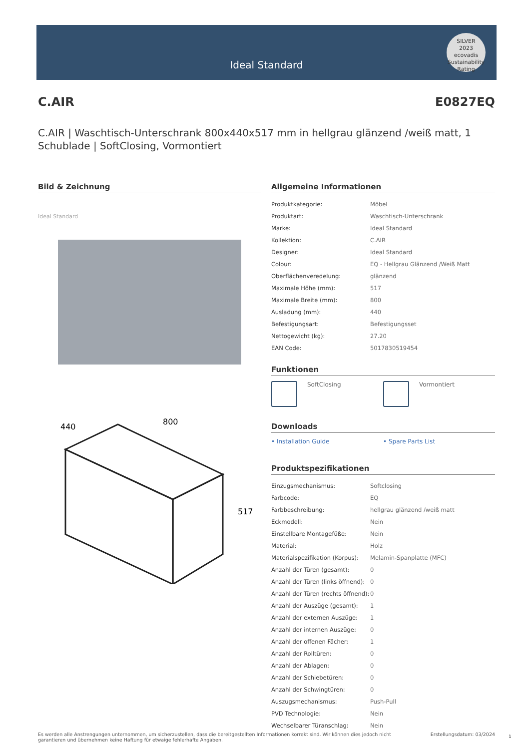Ideal Standard
SILVER
2023
ecovadis
Sustainability Rating
C.AIR E0827EQ
C.AIR | Waschtisch-Unterschrank 800x440x517 mm in hellgrau glänzend /weiß matt, 1 Schublade | SoftClosing, Vormontiert
Bild & Zeichnung
Ideal Standard
440
800
517
Allgemeine Informationen
| Produktkategorie: | Möbel |
| Produktart: | Waschtisch-Unterschrank |
| Marke: | Ideal Standard |
| Kollektion: | C.AIR |
| Designer: | Ideal Standard |
| Colour: | EQ - Hellgrau Glänzend /Weiß Matt |
| Oberflächenveredelung: | glänzend |
| Maximale Höhe (mm): | 517 |
| Maximale Breite (mm): | 800 |
| Ausladung (mm): | 440 |
| Befestigungsart: | Befestigungsset |
| Nettogewicht (kg): | 27.20 |
| EAN Code: | 5017830519454 |
Funktionen
SoftClosing Vormontiert
Downloads
• Installation Guide • Spare Parts List
Produktspezifikationen
| Einzugsmechanismus: | Softclosing |
| Farbcode: | EQ |
| Farbbeschreibung: | hellgrau glänzend /weiß matt |
| Eckmodell: | Nein |
| Einstellbare Montagefüße: | Nein |
| Material: | Holz |
| Materialspezifikation (Korpus): | Melamin-Spanplatte (MFC) |
| Anzahl der Türen (gesamt): | 0 |
| Anzahl der Türen (links öffnend): | 0 |
| Anzahl der Türen (rechts öffnend): | 0 |
| Anzahl der Auszüge (gesamt): | 1 |
| Anzahl der externen Auszüge: | 1 |
| Anzahl der internen Auszüge: | 0 |
| Anzahl der offenen Fächer: | 1 |
| Anzahl der Rolltüren: | 0 |
| Anzahl der Ablagen: | 0 |
| Anzahl der Schiebetüren: | 0 |
| Anzahl der Schwingtüren: | 0 |
| Auszugsmechanismus: | Push-Pull |
| PVD Technologie: | Nein |
| Wechselbarer Türanschlag: | Nein |
Es werden alle Anstrengungen unternommen, um sicherzustellen, dass die bereitgestellten Informationen korrekt sind. Wir können dies jedoch nicht garantieren und übernehmen keine Haftung für etwaige fehlerhafte Angaben. Erstellungsdatum: 03/2024
1